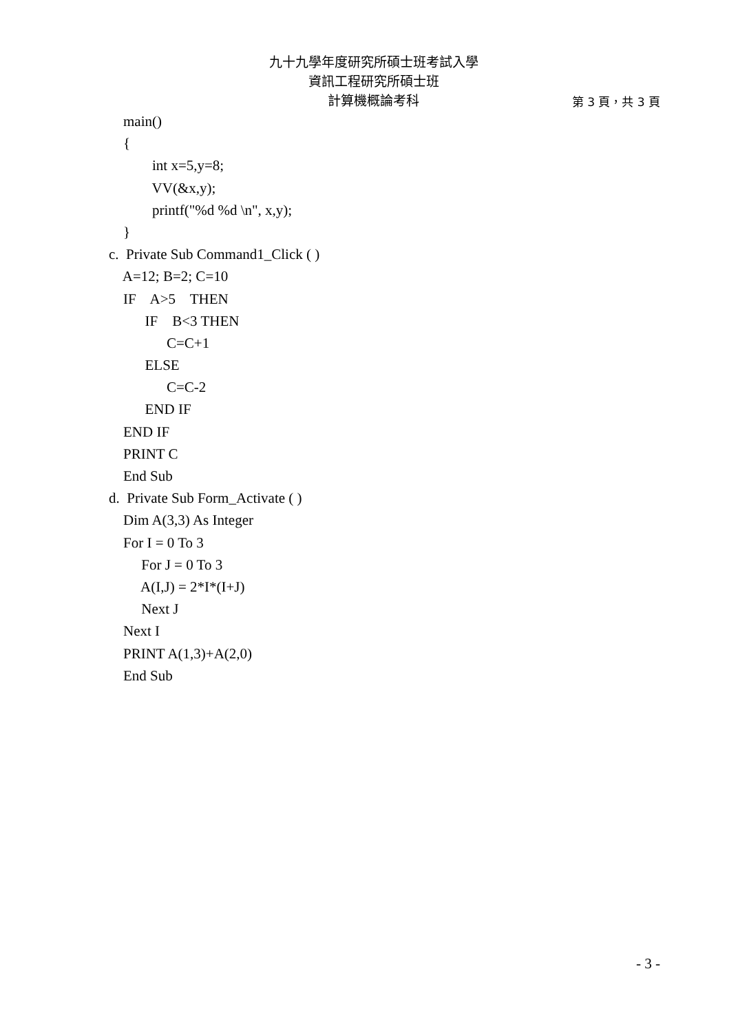九十九學年度研究所碩士班考試入學
資訊工程研究所碩士班
計算機概論考科
第 3 頁，共 3 頁
main()
{
int x=5,y=8;
VV(&x,y);
printf("%d %d \n", x,y);
}
c. Private Sub Command1_Click ( )
A=12; B=2; C=10
IF A>5 THEN
IF B<3 THEN
C=C+1
ELSE
C=C-2
END IF
END IF
PRINT C
End Sub
d. Private Sub Form_Activate ( )
Dim A(3,3) As Integer
For I = 0 To 3
For J = 0 To 3
A(I,J) = 2*I*(I+J)
Next J
Next I
PRINT A(1,3)+A(2,0)
End Sub
- 3 -